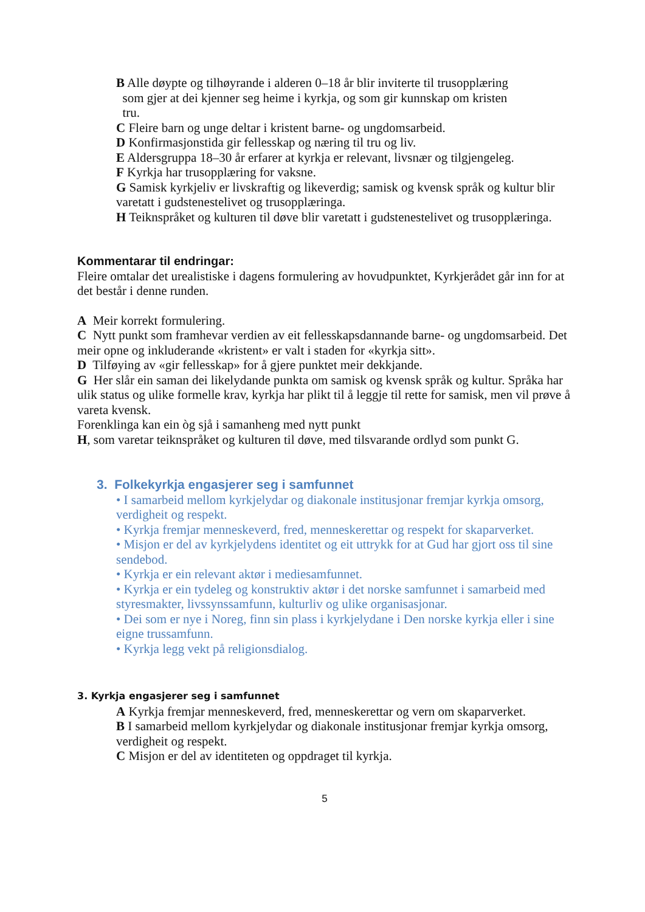B Alle døypte og tilhøyrande i alderen 0–18 år blir inviterte til trusopplæring
som gjer at dei kjenner seg heime i kyrkja, og som gir kunnskap om kristen
tru.
C Fleire barn og unge deltar i kristent barne- og ungdomsarbeid.
D Konfirmasjonstida gir fellesskap og næring til tru og liv.
E Aldersgruppa 18–30 år erfarer at kyrkja er relevant, livsnær og tilgjengeleg.
F Kyrkja har trusopplæring for vaksne.
G Samisk kyrkjeliv er livskraftig og likeverdig; samisk og kvensk språk og kultur blir varetatt i gudstenestelivet og trusopplæringa.
H Teiknspråket og kulturen til døve blir varetatt i gudstenestelivet og trusopplæringa.
Kommentarar til endringar:
Fleire omtalar det urealistiske i dagens formulering av hovudpunktet, Kyrkjerådet går inn for at det består i denne runden.
A Meir korrekt formulering.
C Nytt punkt som framhevar verdien av eit fellesskapsdannande barne- og ungdomsarbeid. Det meir opne og inkluderande «kristent» er valt i staden for «kyrkja sitt».
D Tilføying av «gir fellesskap» for å gjere punktet meir dekkjande.
G Her slår ein saman dei likelydande punkta om samisk og kvensk språk og kultur. Språka har ulik status og ulike formelle krav, kyrkja har plikt til å leggje til rette for samisk, men vil prøve å vareta kvensk.
Forenklinga kan ein òg sjå i samanheng med nytt punkt
H, som varetar teiknspråket og kulturen til døve, med tilsvarande ordlyd som punkt G.
3. Folkekyrkja engasjerer seg i samfunnet
• I samarbeid mellom kyrkjelydar og diakonale institusjonar fremjar kyrkja omsorg, verdigheit og respekt.
• Kyrkja fremjar menneskeverd, fred, menneskerettar og respekt for skaparverket.
• Misjon er del av kyrkjelydens identitet og eit uttrykk for at Gud har gjort oss til sine sendebod.
• Kyrkja er ein relevant aktør i mediesamfunnet.
• Kyrkja er ein tydeleg og konstruktiv aktør i det norske samfunnet i samarbeid med styresmakter, livssynssamfunn, kulturliv og ulike organisasjonar.
• Dei som er nye i Noreg, finn sin plass i kyrkjelydane i Den norske kyrkja eller i sine eigne trussamfunn.
• Kyrkja legg vekt på religionsdialog.
3. Kyrkja engasjerer seg i samfunnet
A Kyrkja fremjar menneskeverd, fred, menneskerettar og vern om skaparverket.
B I samarbeid mellom kyrkjelydar og diakonale institusjonar fremjar kyrkja omsorg, verdigheit og respekt.
C Misjon er del av identiteten og oppdraget til kyrkja.
5